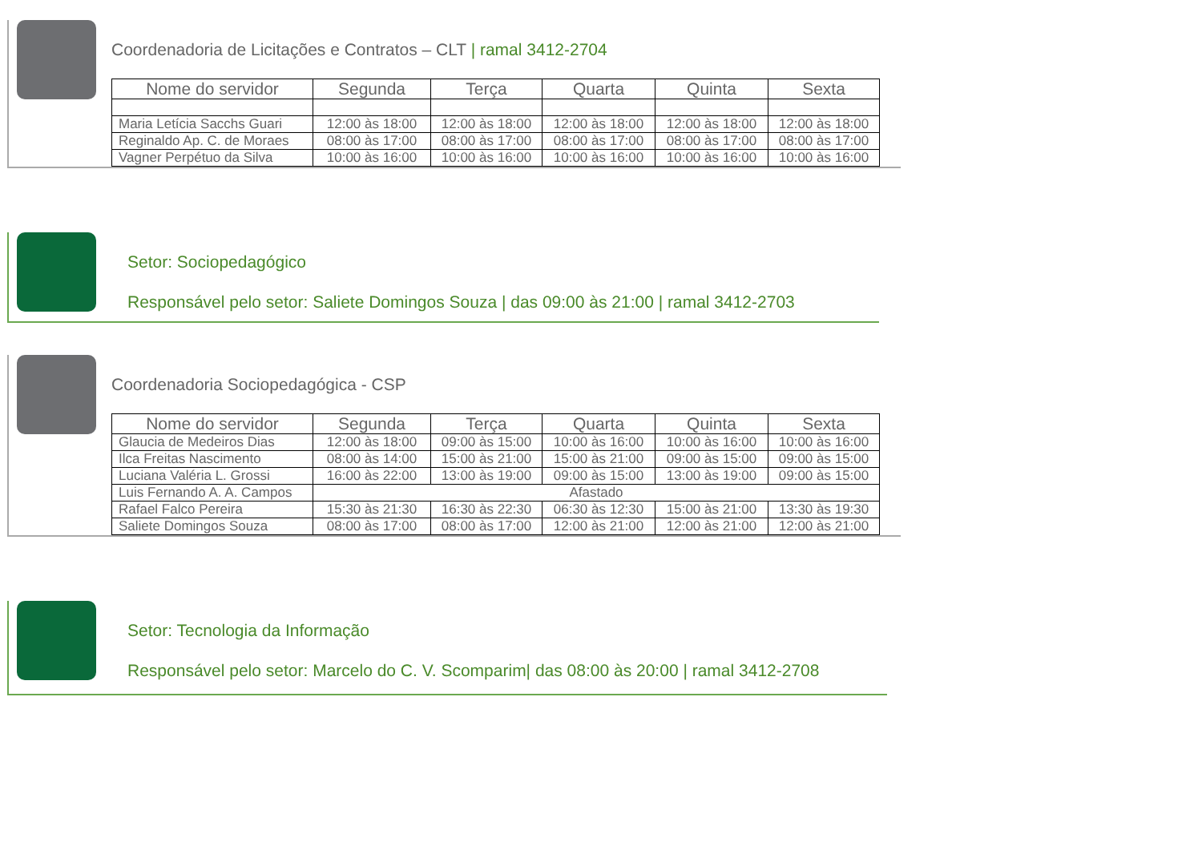Coordenadoria de Licitações e Contratos – CLT | ramal 3412-2704
| Nome do servidor | Segunda | Terça | Quarta | Quinta | Sexta |
| --- | --- | --- | --- | --- | --- |
| Maria Letícia Sacchs Guari | 12:00 às 18:00 | 12:00 às 18:00 | 12:00 às 18:00 | 12:00 às 18:00 | 12:00 às 18:00 |
| Reginaldo Ap. C. de Moraes | 08:00 às 17:00 | 08:00 às 17:00 | 08:00 às 17:00 | 08:00 às 17:00 | 08:00 às 17:00 |
| Vagner Perpétuo da Silva | 10:00 às 16:00 | 10:00 às 16:00 | 10:00 às 16:00 | 10:00 às 16:00 | 10:00 às 16:00 |
Setor: Sociopedagógico
Responsável pelo setor: Saliete Domingos Souza | das 09:00 às 21:00 | ramal 3412-2703
Coordenadoria Sociopedagógica - CSP
| Nome do servidor | Segunda | Terça | Quarta | Quinta | Sexta |
| --- | --- | --- | --- | --- | --- |
| Glaucia de Medeiros Dias | 12:00 às 18:00 | 09:00 às 15:00 | 10:00 às 16:00 | 10:00 às 16:00 | 10:00 às 16:00 |
| Ilca Freitas Nascimento | 08:00 às 14:00 | 15:00 às 21:00 | 15:00 às 21:00 | 09:00 às 15:00 | 09:00 às 15:00 |
| Luciana Valéria L. Grossi | 16:00 às 22:00 | 13:00 às 19:00 | 09:00 às 15:00 | 13:00 às 19:00 | 09:00 às 15:00 |
| Luis Fernando A. A. Campos | Afastado | | | | |
| Rafael Falco Pereira | 15:30 às 21:30 | 16:30 às 22:30 | 06:30 às 12:30 | 15:00 às 21:00 | 13:30 às 19:30 |
| Saliete Domingos Souza | 08:00 às 17:00 | 08:00 às 17:00 | 12:00 às 21:00 | 12:00 às 21:00 | 12:00 às 21:00 |
Setor: Tecnologia da Informação
Responsável pelo setor: Marcelo do C. V. Scomparim| das 08:00 às 20:00 | ramal 3412-2708